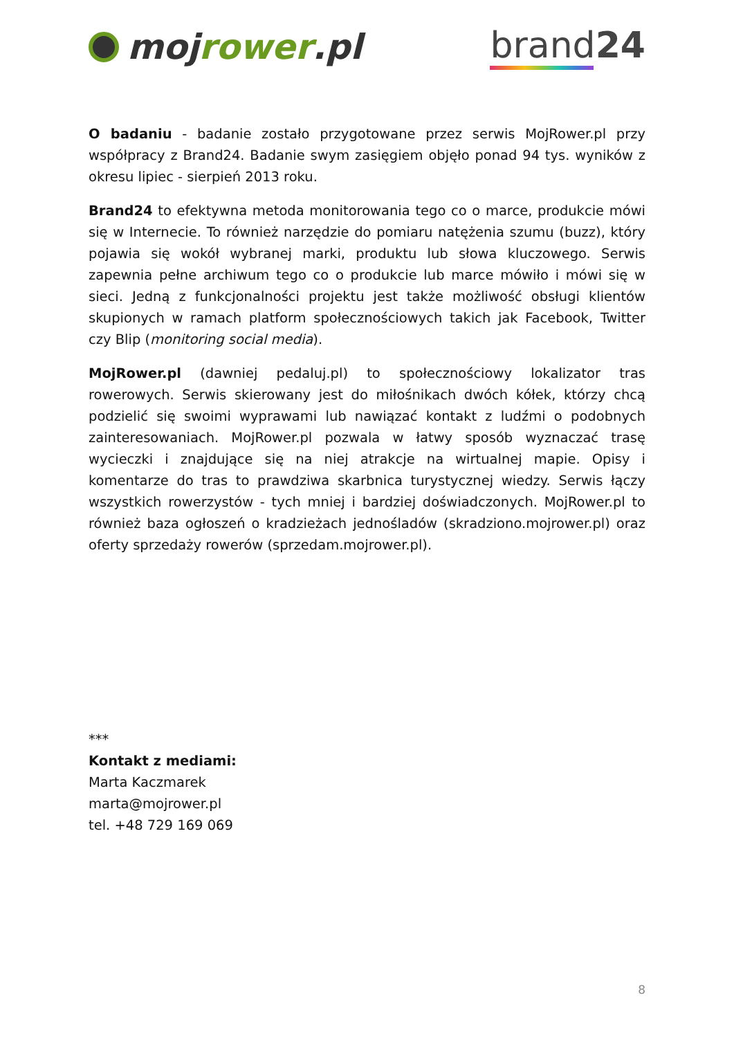moj rower.pl brand24
O badaniu - badanie zostało przygotowane przez serwis MojRower.pl przy współpracy z Brand24. Badanie swym zasięgiem objęło ponad 94 tys. wyników z okresu lipiec - sierpień 2013 roku.
Brand24 to efektywna metoda monitorowania tego co o marce, produkcie mówi się w Internecie. To również narzędzie do pomiaru natężenia szumu (buzz), który pojawia się wokół wybranej marki, produktu lub słowa kluczowego. Serwis zapewnia pełne archiwum tego co o produkcie lub marce mówiło i mówi się w sieci. Jedną z funkcjonalności projektu jest także możliwość obsługi klientów skupionych w ramach platform społecznościowych takich jak Facebook, Twitter czy Blip (monitoring social media).
MojRower.pl (dawniej pedaluj.pl) to społecznościowy lokalizator tras rowerowych. Serwis skierowany jest do miłośnikach dwóch kółek, którzy chcą podzielić się swoimi wyprawami lub nawiązać kontakt z ludźmi o podobnych zainteresowaniach. MojRower.pl pozwala w łatwy sposób wyznaczać trasę wycieczki i znajdujące się na niej atrakcje na wirtualnej mapie. Opisy i komentarze do tras to prawdziwa skarbnica turystycznej wiedzy. Serwis łączy wszystkich rowerzystów - tych mniej i bardziej doświadczonych. MojRower.pl to również baza ogłoszeń o kradzieżach jednośladów (skradziono.mojrower.pl) oraz oferty sprzedaży rowerów (sprzedam.mojrower.pl).
***
Kontakt z mediami:
Marta Kaczmarek
marta@mojrower.pl
tel. +48 729 169 069
8